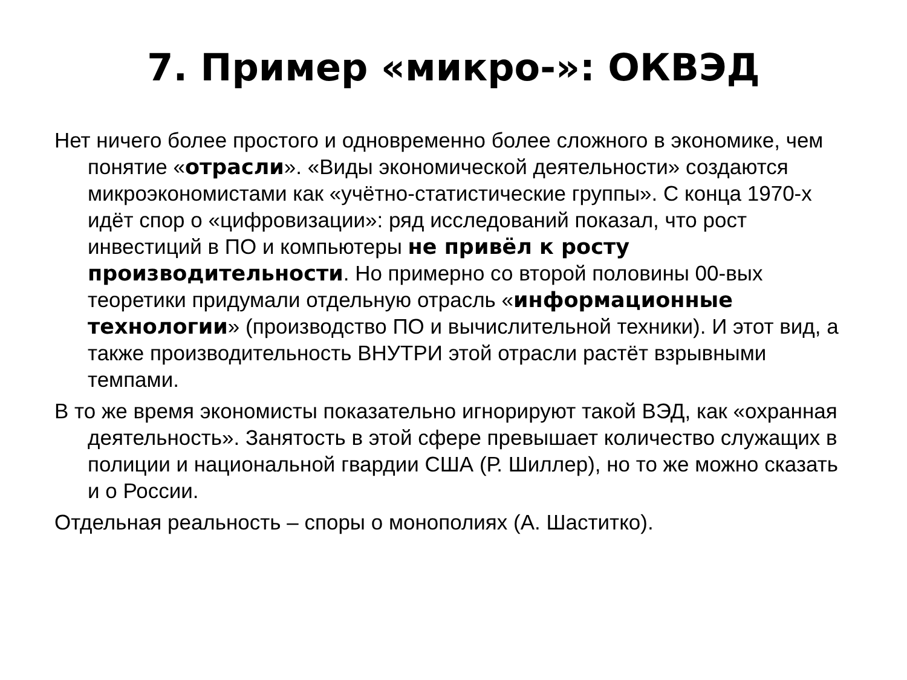7. Пример «микро-»: ОКВЭД
Нет ничего более простого и одновременно более сложного в экономике, чем понятие «отрасли». «Виды экономической деятельности» создаются микроэкономистами как «учётно-статистические группы». С конца 1970-х идёт спор о «цифровизации»: ряд исследований показал, что рост инвестиций в ПО и компьютеры не привёл к росту производительности. Но примерно со второй половины 00-вых теоретики придумали отдельную отрасль «информационные технологии» (производство ПО и вычислительной техники). И этот вид, а также производительность ВНУТРИ этой отрасли растёт взрывными темпами.
В то же время экономисты показательно игнорируют такой ВЭД, как «охранная деятельность». Занятость в этой сфере превышает количество служащих в полиции и национальной гвардии США (Р. Шиллер), но то же можно сказать и о России.
Отдельная реальность – споры о монополиях (А. Шаститко).